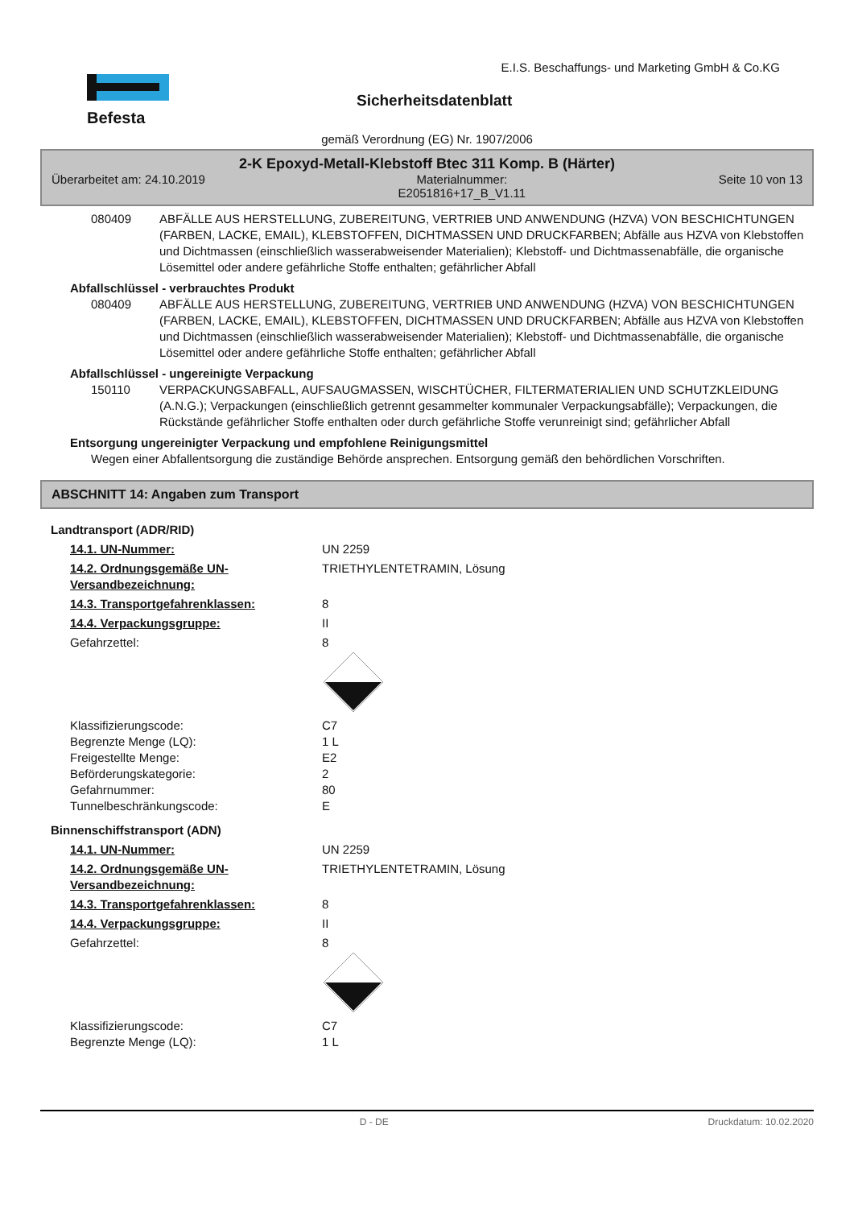E.I.S. Beschaffungs- und Marketing GmbH & Co.KG
Befesta Sicherheitsdatenblatt
gemäß Verordnung (EG) Nr. 1907/2006
2-K Epoxyd-Metall-Klebstoff Btec 311 Komp. B (Härter)
Überarbeitet am: 24.10.2019 Materialnummer:
E2051816+17_B_V1.11 Seite 10 von 13
080409 ABFÄLLE AUS HERSTELLUNG, ZUBEREITUNG, VERTRIEB UND ANWENDUNG (HZVA) VON BESCHICHTUNGEN (FARBEN, LACKE, EMAIL), KLEBSTOFFEN, DICHTMASSEN UND DRUCKFARBEN; Abfälle aus HZVA von Klebstoffen und Dichtmassen (einschließlich wasserabweisender Materialien); Klebstoff- und Dichtmassenabfälle, die organische Lösemittel oder andere gefährliche Stoffe enthalten; gefährlicher Abfall
Abfallschlüssel - verbrauchtes Produkt
080409 ABFÄLLE AUS HERSTELLUNG, ZUBEREITUNG, VERTRIEB UND ANWENDUNG (HZVA) VON BESCHICHTUNGEN (FARBEN, LACKE, EMAIL), KLEBSTOFFEN, DICHTMASSEN UND DRUCKFARBEN; Abfälle aus HZVA von Klebstoffen und Dichtmassen (einschließlich wasserabweisender Materialien); Klebstoff- und Dichtmassenabfälle, die organische Lösemittel oder andere gefährliche Stoffe enthalten; gefährlicher Abfall
Abfallschlüssel - ungereinigte Verpackung
150110 VERPACKUNGSABFALL, AUFSAUGMASSEN, WISCHTÜCHER, FILTERMATERIALIEN UND SCHUTZKLEIDUNG (A.N.G.); Verpackungen (einschließlich getrennt gesammelter kommunaler Verpackungsabfälle); Verpackungen, die Rückstände gefährlicher Stoffe enthalten oder durch gefährliche Stoffe verunreinigt sind; gefährlicher Abfall
Entsorgung ungereinigter Verpackung und empfohlene Reinigungsmittel
Wegen einer Abfallentsorgung die zuständige Behörde ansprechen. Entsorgung gemäß den behördlichen Vorschriften.
ABSCHNITT 14: Angaben zum Transport
Landtransport (ADR/RID)
14.1. UN-Nummer: UN 2259
14.2. Ordnungsgemäße UN-Versandbezeichnung: TRIETHYLENTETRAMIN, Lösung
14.3. Transportgefahrenklassen: 8
14.4. Verpackungsgruppe: II
Gefahrzettel: 8
Klassifizierungscode:
Begrenzte Menge (LQ):
Freigestellte Menge:
Beförderungskategorie:
Gefahrnummer:
Tunnelbeschränkungscode: C7
1 L
E2
2
80
E
Binnenschiffstransport (ADN)
14.1. UN-Nummer: UN 2259
14.2. Ordnungsgemäße UN-Versandbezeichnung: TRIETHYLENTETRAMIN, Lösung
14.3. Transportgefahrenklassen: 8
14.4. Verpackungsgruppe: II
Gefahrzettel: 8
Klassifizierungscode:
Begrenzte Menge (LQ): C7
1 L
D - DE Druckdatum: 10.02.2020